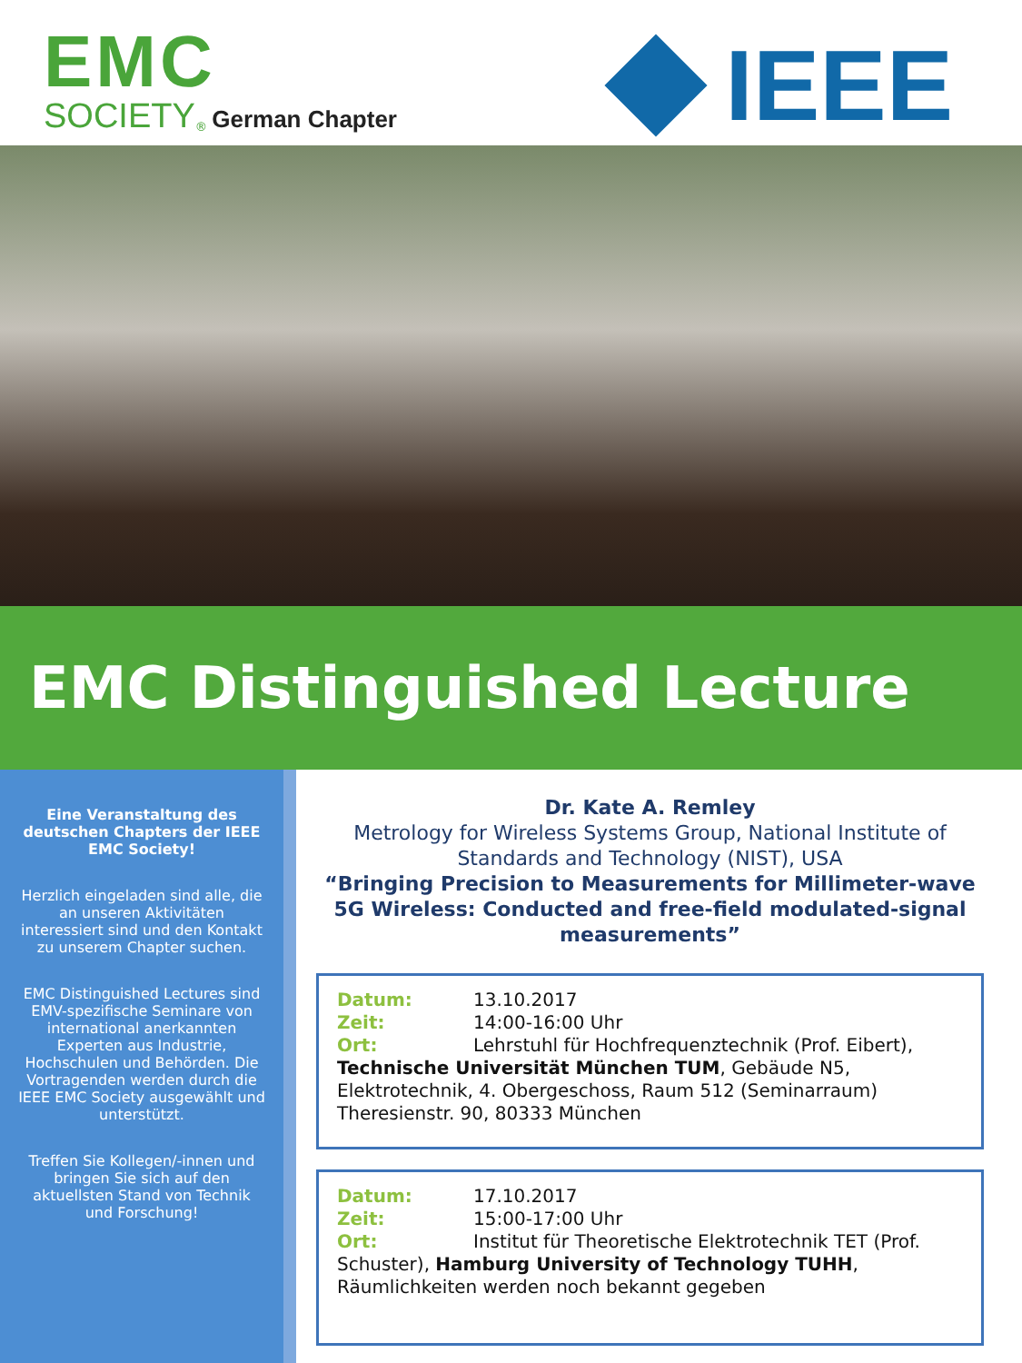EMC
SOCIETY<sub>®</sub> German Chapter
IEEE
EMC Distinguished Lecture
Eine Veranstaltung des deutschen Chapters der IEEE EMC Society!
Herzlich eingeladen sind alle, die an unseren Aktivitäten interessiert sind und den Kontakt zu unserem Chapter suchen.
EMC Distinguished Lectures sind EMV-spezifische Seminare von international anerkannten Experten aus Industrie, Hochschulen und Behörden. Die Vortragenden werden durch die IEEE EMC Society ausgewählt und unterstützt.
Treffen Sie Kollegen/-innen und bringen Sie sich auf den aktuellsten Stand von Technik und Forschung!
Dr. Kate A. Remley
Metrology for Wireless Systems Group, National Institute of Standards and Technology (NIST), USA
“Bringing Precision to Measurements for Millimeter-wave 5G Wireless: Conducted and free-field modulated-signal measurements”
Datum: 13.10.2017
Zeit: 14:00-16:00 Uhr
Ort: Lehrstuhl für Hochfrequenztechnik (Prof. Eibert), Technische Universität München TUM, Gebäude N5, Elektrotechnik, 4. Obergeschoss, Raum 512 (Seminarraum) Theresienstr. 90, 80333 München
Datum: 17.10.2017
Zeit: 15:00-17:00 Uhr
Ort: Institut für Theoretische Elektrotechnik TET (Prof. Schuster), Hamburg University of Technology TUHH, Räumlichkeiten werden noch bekannt gegeben